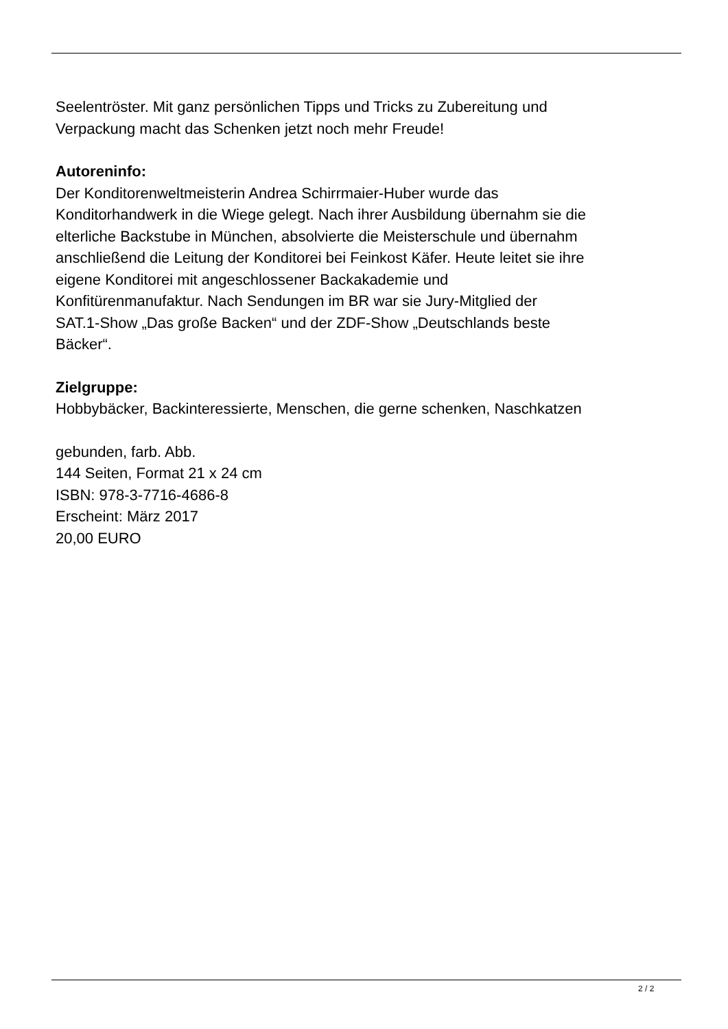Seelentröster. Mit ganz persönlichen Tipps und Tricks zu Zubereitung und
Verpackung macht das Schenken jetzt noch mehr Freude!
Autoreninfo:
Der Konditorenweltmeisterin Andrea Schirrmaier-Huber wurde das
Konditorhandwerk in die Wiege gelegt. Nach ihrer Ausbildung übernahm sie die
elterliche Backstube in München, absolvierte die Meisterschule und übernahm
anschließend die Leitung der Konditorei bei Feinkost Käfer. Heute leitet sie ihre
eigene Konditorei mit angeschlossener Backakademie und
Konfitürenmanufaktur. Nach Sendungen im BR war sie Jury-Mitglied der
SAT.1-Show „Das große Backen“ und der ZDF-Show „Deutschlands beste
Bäcker“.
Zielgruppe:
Hobbybäcker, Backinteressierte, Menschen, die gerne schenken, Naschkatzen
gebunden, farb. Abb.
144 Seiten, Format 21 x 24 cm
ISBN: 978-3-7716-4686-8
Erscheint: März 2017
20,00 EURO
2 / 2